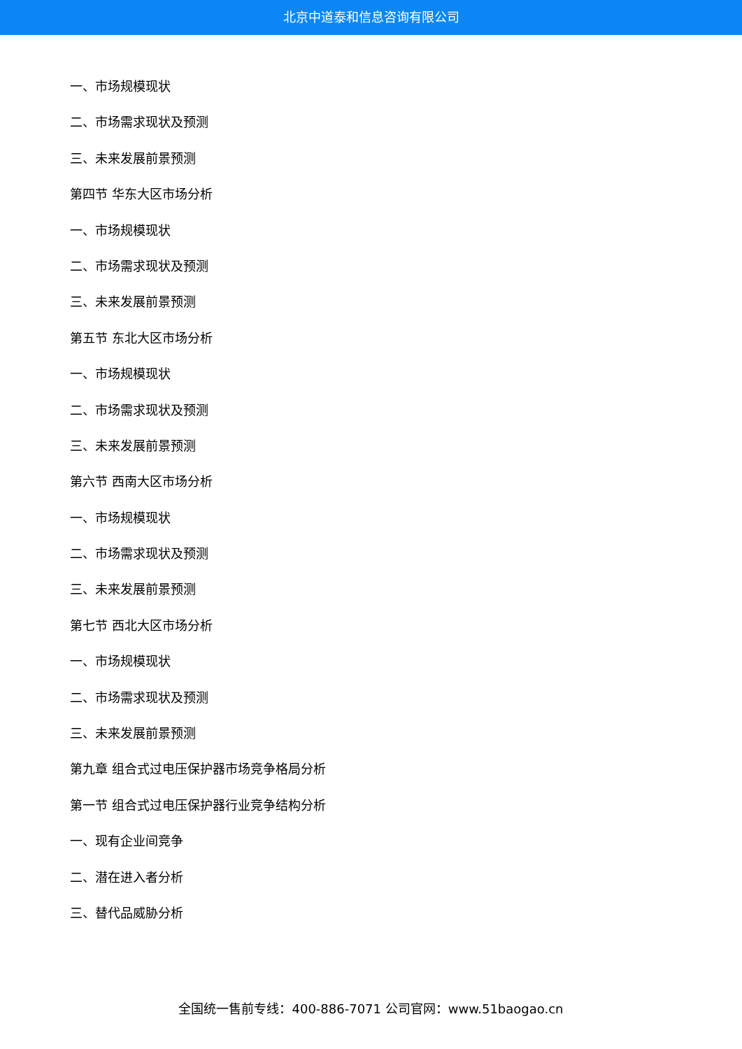北京中道泰和信息咨询有限公司
一、市场规模现状
二、市场需求现状及预测
三、未来发展前景预测
第四节 华东大区市场分析
一、市场规模现状
二、市场需求现状及预测
三、未来发展前景预测
第五节 东北大区市场分析
一、市场规模现状
二、市场需求现状及预测
三、未来发展前景预测
第六节 西南大区市场分析
一、市场规模现状
二、市场需求现状及预测
三、未来发展前景预测
第七节 西北大区市场分析
一、市场规模现状
二、市场需求现状及预测
三、未来发展前景预测
第九章 组合式过电压保护器市场竞争格局分析
第一节 组合式过电压保护器行业竞争结构分析
一、现有企业间竞争
二、潜在进入者分析
三、替代品威胁分析
全国统一售前专线：400-886-7071 公司官网：www.51baogao.cn